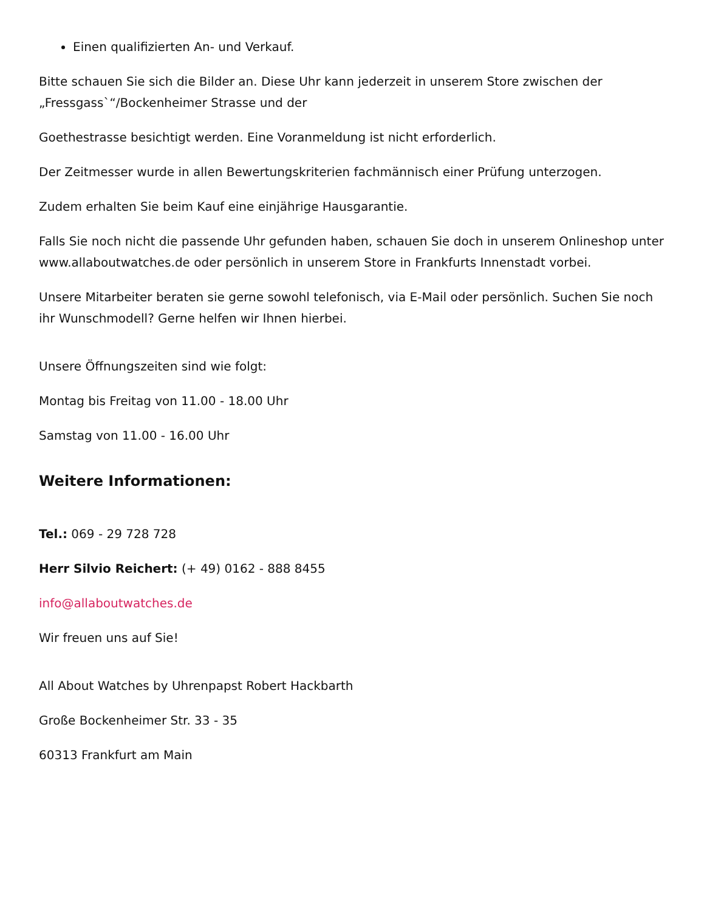Einen qualifizierten An- und Verkauf.
Bitte schauen Sie sich die Bilder an. Diese Uhr kann jederzeit in unserem Store zwischen der „Fressgass`“/Bockenheimer Strasse und der
Goethestrasse besichtigt werden. Eine Voranmeldung ist nicht erforderlich.
Der Zeitmesser wurde in allen Bewertungskriterien fachmännisch einer Prüfung unterzogen.
Zudem erhalten Sie beim Kauf eine einjährige Hausgarantie.
Falls Sie noch nicht die passende Uhr gefunden haben, schauen Sie doch in unserem Onlineshop unter www.allaboutwatches.de oder persönlich in unserem Store in Frankfurts Innenstadt vorbei.
Unsere Mitarbeiter beraten sie gerne sowohl telefonisch, via E-Mail oder persönlich. Suchen Sie noch ihr Wunschmodell? Gerne helfen wir Ihnen hierbei.
Unsere Öffnungszeiten sind wie folgt:
Montag bis Freitag von 11.00 - 18.00 Uhr
Samstag von 11.00 - 16.00 Uhr
Weitere Informationen:
Tel.: 069 - 29 728 728
Herr Silvio Reichert: (+ 49) 0162 - 888 8455
info@allaboutwatches.de
Wir freuen uns auf Sie!
All About Watches by Uhrenpapst Robert Hackbarth
Große Bockenheimer Str. 33 - 35
60313 Frankfurt am Main